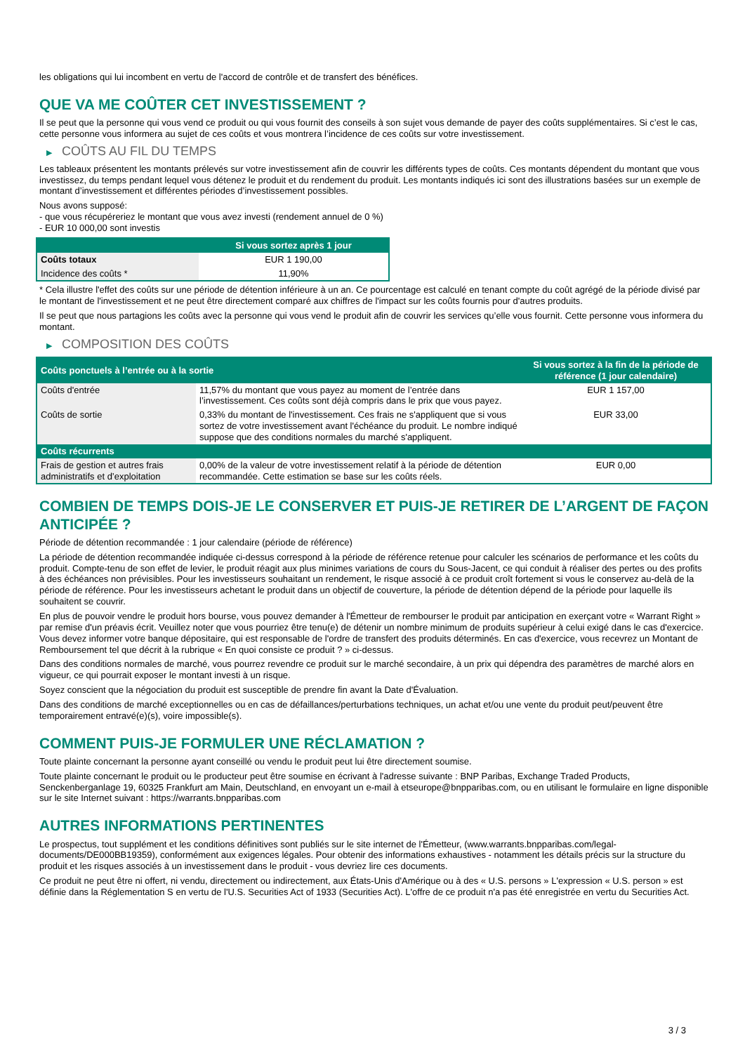les obligations qui lui incombent en vertu de l'accord de contrôle et de transfert des bénéfices.
QUE VA ME COÛTER CET INVESTISSEMENT ?
Il se peut que la personne qui vous vend ce produit ou qui vous fournit des conseils à son sujet vous demande de payer des coûts supplémentaires. Si c’est le cas, cette personne vous informera au sujet de ces coûts et vous montrera l’incidence de ces coûts sur votre investissement.
▶ COÛTS AU FIL DU TEMPS
Les tableaux présentent les montants prélevés sur votre investissement afin de couvrir les différents types de coûts. Ces montants dépendent du montant que vous investissez, du temps pendant lequel vous détenez le produit et du rendement du produit. Les montants indiqués ici sont des illustrations basées sur un exemple de montant d’investissement et différentes périodes d’investissement possibles.
Nous avons supposé:
- que vous récupéreriez le montant que vous avez investi (rendement annuel de 0 %)
- EUR 10 000,00 sont investis
| | Si vous sortez après 1 jour |
| --- | --- |
| Coûts totaux | EUR 1 190,00 |
| Incidence des coûts * | 11,90% |
* Cela illustre l'effet des coûts sur une période de détention inférieure à un an. Ce pourcentage est calculé en tenant compte du coût agrégé de la période divisé par le montant de l'investissement et ne peut être directement comparé aux chiffres de l'impact sur les coûts fournis pour d'autres produits.
Il se peut que nous partagions les coûts avec la personne qui vous vend le produit afin de couvrir les services qu’elle vous fournit. Cette personne vous informera du montant.
▶ COMPOSITION DES COÛTS
| Coûts ponctuels à l’entrée ou à la sortie | | Si vous sortez à la fin de la période de référence (1 jour calendaire) |
| --- | --- | --- |
| Coûts d'entrée | 11,57% du montant que vous payez au moment de l’entrée dans l’investissement. Ces coûts sont déjà compris dans le prix que vous payez. | EUR 1 157,00 |
| Coûts de sortie | 0,33% du montant de l'investissement. Ces frais ne s'appliquent que si vous sortez de votre investissement avant l'échéance du produit. Le nombre indiqué suppose que des conditions normales du marché s'appliquent. | EUR 33,00 |
| Coûts récurrents | | |
| Frais de gestion et autres frais administratifs et d’exploitation | 0,00% de la valeur de votre investissement relatif à la période de détention recommandée. Cette estimation se base sur les coûts réels. | EUR 0,00 |
COMBIEN DE TEMPS DOIS-JE LE CONSERVER ET PUIS-JE RETIRER DE L’ARGENT DE FAÇON ANTICIPÉE ?
Période de détention recommandée : 1 jour calendaire (période de référence)
La période de détention recommandée indiquée ci-dessus correspond à la période de référence retenue pour calculer les scénarios de performance et les coûts du produit. Compte-tenu de son effet de levier, le produit réagit aux plus minimes variations de cours du Sous-Jacent, ce qui conduit à réaliser des pertes ou des profits à des échéances non prévisibles. Pour les investisseurs souhaitant un rendement, le risque associé à ce produit croît fortement si vous le conservez au-delà de la période de référence. Pour les investisseurs achetant le produit dans un objectif de couverture, la période de détention dépend de la période pour laquelle ils souhaitent se couvrir.
En plus de pouvoir vendre le produit hors bourse, vous pouvez demander à l'Émetteur de rembourser le produit par anticipation en exerçant votre « Warrant Right » par remise d'un préavis écrit. Veuillez noter que vous pourriez être tenu(e) de détenir un nombre minimum de produits supérieur à celui exigé dans le cas d'exercice. Vous devez informer votre banque dépositaire, qui est responsable de l'ordre de transfert des produits déterminés. En cas d'exercice, vous recevrez un Montant de Remboursement tel que décrit à la rubrique « En quoi consiste ce produit ? » ci-dessus.
Dans des conditions normales de marché, vous pourrez revendre ce produit sur le marché secondaire, à un prix qui dépendra des paramètres de marché alors en vigueur, ce qui pourrait exposer le montant investi à un risque.
Soyez conscient que la négociation du produit est susceptible de prendre fin avant la Date d'Évaluation.
Dans des conditions de marché exceptionnelles ou en cas de défaillances/perturbations techniques, un achat et/ou une vente du produit peut/peuvent être temporairement entravé(e)(s), voire impossible(s).
COMMENT PUIS-JE FORMULER UNE RÉCLAMATION ?
Toute plainte concernant la personne ayant conseillé ou vendu le produit peut lui être directement soumise.
Toute plainte concernant le produit ou le producteur peut être soumise en écrivant à l'adresse suivante : BNP Paribas, Exchange Traded Products, Senckenberganlage 19, 60325 Frankfurt am Main, Deutschland, en envoyant un e-mail à etseurope@bnpparibas.com, ou en utilisant le formulaire en ligne disponible sur le site Internet suivant : https://warrants.bnpparibas.com
AUTRES INFORMATIONS PERTINENTES
Le prospectus, tout supplément et les conditions définitives sont publiés sur le site internet de l'Émetteur, (www.warrants.bnpparibas.com/legal-documents/DE000BB19359), conformément aux exigences légales. Pour obtenir des informations exhaustives - notamment les détails précis sur la structure du produit et les risques associés à un investissement dans le produit - vous devriez lire ces documents.
Ce produit ne peut être ni offert, ni vendu, directement ou indirectement, aux États-Unis d'Amérique ou à des « U.S. persons » L'expression « U.S. person » est définie dans la Réglementation S en vertu de l'U.S. Securities Act of 1933 (Securities Act). L'offre de ce produit n'a pas été enregistrée en vertu du Securities Act.
3 / 3